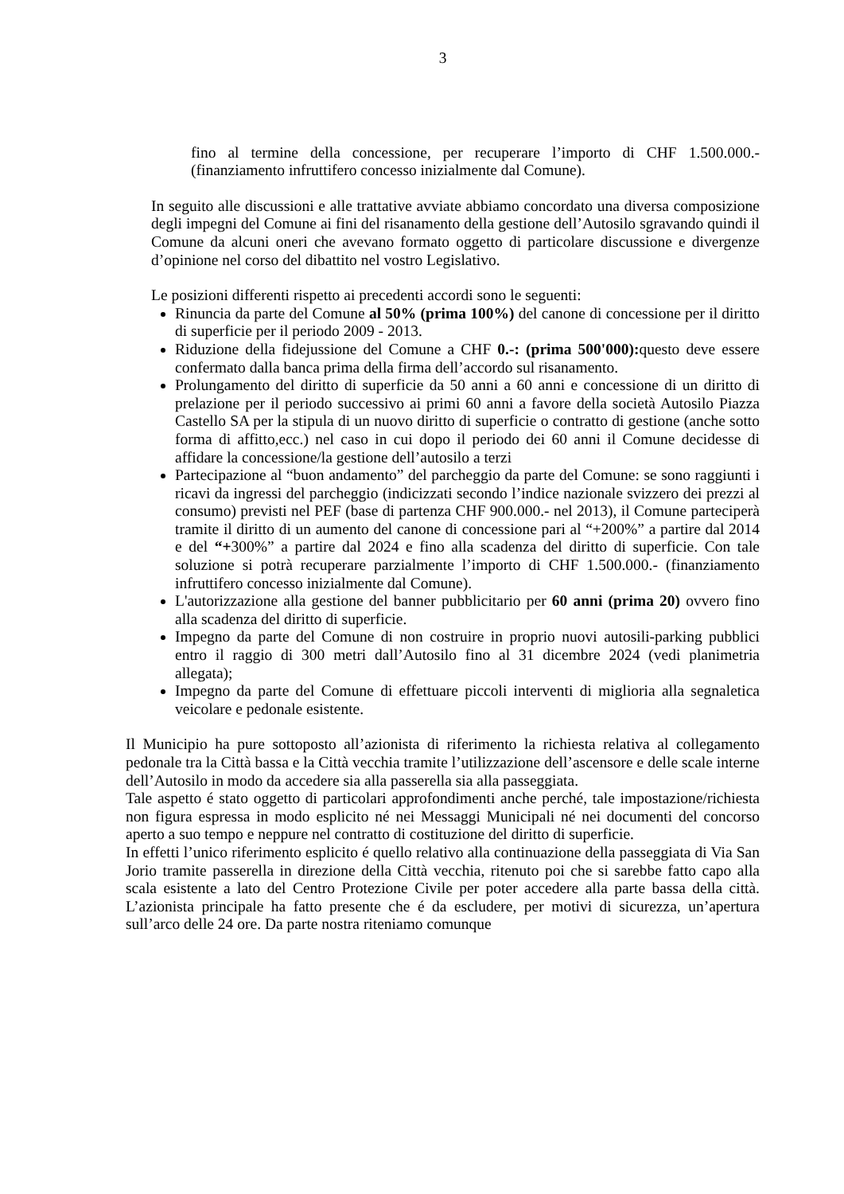3
fino al termine della concessione, per recuperare l’importo di CHF 1.500.000.- (finanziamento infruttifero concesso inizialmente dal Comune).
In seguito alle discussioni e alle trattative avviate abbiamo concordato una diversa composizione degli impegni del Comune ai fini del risanamento della gestione dell’Autosilo sgravando quindi il Comune da alcuni oneri che avevano formato oggetto di particolare discussione e divergenze d’opinione nel corso del dibattito nel vostro Legislativo.
Le posizioni differenti rispetto ai precedenti accordi sono le seguenti:
Rinuncia da parte del Comune al 50% (prima 100%) del canone di concessione per il diritto di superficie per il periodo 2009 - 2013.
Riduzione della fidejussione del Comune a CHF 0.-: (prima 500'000): questo deve essere confermato dalla banca prima della firma dell’accordo sul risanamento.
Prolungamento del diritto di superficie da 50 anni a 60 anni e concessione di un diritto di prelazione per il periodo successivo ai primi 60 anni a favore della società Autosilo Piazza Castello SA per la stipula di un nuovo diritto di superficie o contratto di gestione (anche sotto forma di affitto,ecc.) nel caso in cui dopo il periodo dei 60 anni il Comune decidesse di affidare la concessione/la gestione dell’autosilo a terzi
Partecipazione al “buon andamento” del parcheggio da parte del Comune: se sono raggiunti i ricavi da ingressi del parcheggio (indicizzati secondo l’indice nazionale svizzero dei prezzi al consumo) previsti nel PEF (base di partenza CHF 900.000.- nel 2013), il Comune parteciperà tramite il diritto di un aumento del canone di concessione pari al “+200%” a partire dal 2014 e del “+300%” a partire dal 2024 e fino alla scadenza del diritto di superficie. Con tale soluzione si potrà recuperare parzialmente l’importo di CHF 1.500.000.- (finanziamento infruttifero concesso inizialmente dal Comune).
L'autorizzazione alla gestione del banner pubblicitario per 60 anni (prima 20) ovvero fino alla scadenza del diritto di superficie.
Impegno da parte del Comune di non costruire in proprio nuovi autosili-parking pubblici entro il raggio di 300 metri dall’Autosilo fino al 31 dicembre 2024 (vedi planimetria allegata);
Impegno da parte del Comune di effettuare piccoli interventi di miglioria alla segnaletica veicolare e pedonale esistente.
Il Municipio ha pure sottoposto all’azionista di riferimento la richiesta relativa al collegamento pedonale tra la Città bassa e la Città vecchia tramite l’utilizzazione dell’ascensore e delle scale interne dell’Autosilo in modo da accedere sia alla passerella sia alla passeggiata.
Tale aspetto é stato oggetto di particolari approfondimenti anche perché, tale impostazione/richiesta non figura espressa in modo esplicito né nei Messaggi Municipali né nei documenti del concorso aperto a suo tempo e neppure nel contratto di costituzione del diritto di superficie.
In effetti l’unico riferimento esplicito é quello relativo alla continuazione della passeggiata di Via San Jorio tramite passerella in direzione della Città vecchia, ritenuto poi che si sarebbe fatto capo alla scala esistente a lato del Centro Protezione Civile per poter accedere alla parte bassa della città. L’azionista principale ha fatto presente che é da escludere, per motivi di sicurezza, un’apertura sull’arco delle 24 ore. Da parte nostra riteniamo comunque